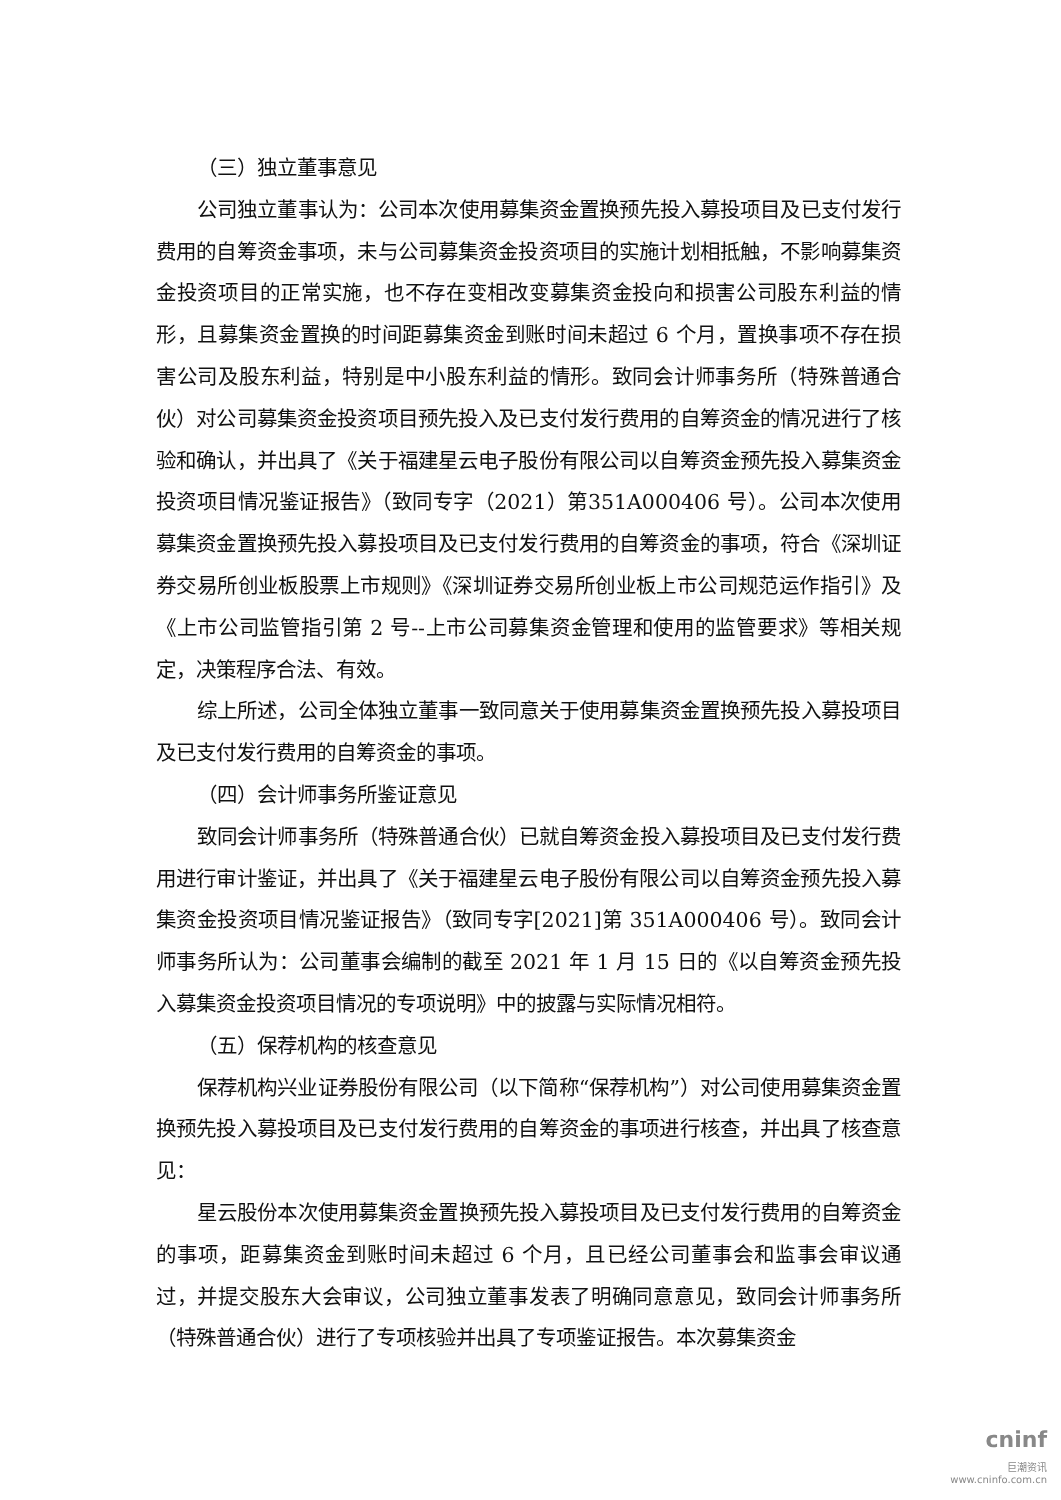（三）独立董事意见
公司独立董事认为：公司本次使用募集资金置换预先投入募投项目及已支付发行费用的自筹资金事项，未与公司募集资金投资项目的实施计划相抵触，不影响募集资金投资项目的正常实施，也不存在变相改变募集资金投向和损害公司股东利益的情形，且募集资金置换的时间距募集资金到账时间未超过 6 个月，置换事项不存在损害公司及股东利益，特别是中小股东利益的情形。致同会计师事务所（特殊普通合伙）对公司募集资金投资项目预先投入及已支付发行费用的自筹资金的情况进行了核验和确认，并出具了《关于福建星云电子股份有限公司以自筹资金预先投入募集资金投资项目情况鉴证报告》（致同专字（2021）第351A000406 号）。公司本次使用募集资金置换预先投入募投项目及已支付发行费用的自筹资金的事项，符合《深圳证券交易所创业板股票上市规则》《深圳证券交易所创业板上市公司规范运作指引》及《上市公司监管指引第 2 号--上市公司募集资金管理和使用的监管要求》等相关规定，决策程序合法、有效。
综上所述，公司全体独立董事一致同意关于使用募集资金置换预先投入募投项目及已支付发行费用的自筹资金的事项。
（四）会计师事务所鉴证意见
致同会计师事务所（特殊普通合伙）已就自筹资金投入募投项目及已支付发行费用进行审计鉴证，并出具了《关于福建星云电子股份有限公司以自筹资金预先投入募集资金投资项目情况鉴证报告》（致同专字[2021]第 351A000406 号）。致同会计师事务所认为：公司董事会编制的截至 2021 年 1 月 15 日的《以自筹资金预先投入募集资金投资项目情况的专项说明》中的披露与实际情况相符。
（五）保荐机构的核查意见
保荐机构兴业证券股份有限公司（以下简称“保荐机构”）对公司使用募集资金置换预先投入募投项目及已支付发行费用的自筹资金的事项进行核查，并出具了核查意见：
星云股份本次使用募集资金置换预先投入募投项目及已支付发行费用的自筹资金的事项，距募集资金到账时间未超过 6 个月，且已经公司董事会和监事会审议通过，并提交股东大会审议，公司独立董事发表了明确同意意见，致同会计师事务所（特殊普通合伙）进行了专项核验并出具了专项鉴证报告。本次募集资金
cninf
巨潮资讯
www.cninfo.com.cn